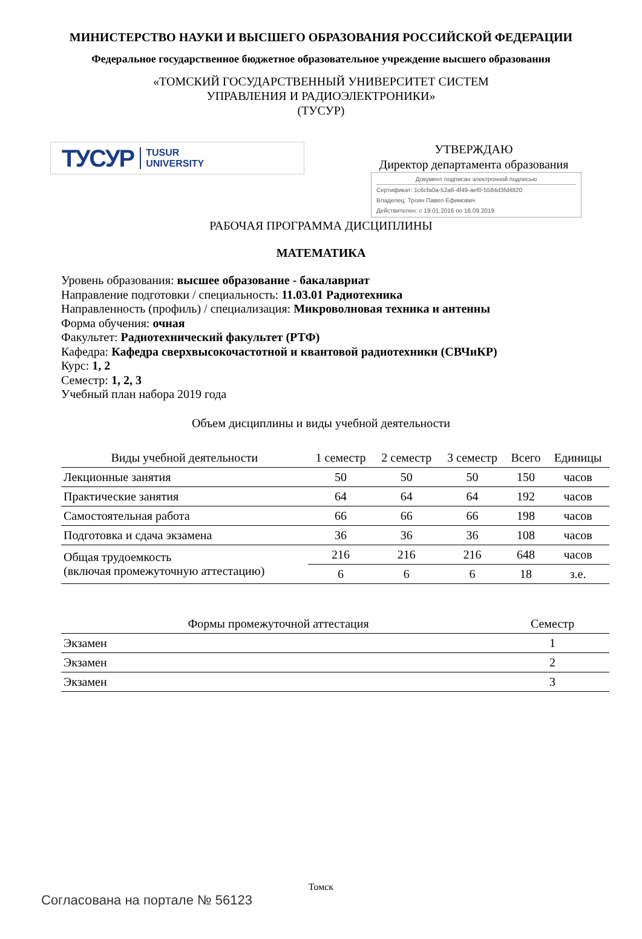МИНИСТЕРСТВО НАУКИ И ВЫСШЕГО ОБРАЗОВАНИЯ РОССИЙСКОЙ ФЕДЕРАЦИИ
Федеральное государственное бюджетное образовательное учреждение высшего образования
«ТОМСКИЙ ГОСУДАРСТВЕННЫЙ УНИВЕРСИТЕТ СИСТЕМ
УПРАВЛЕНИЯ И РАДИОЭЛЕКТРОНИКИ»
(ТУСУР)
ТУСУР TUSUR
UNIVERSITY
УТВЕРЖДАЮ
Директор департамента образования
Документ подписан электронной подписью
Сертификат: 1c6cfa0a-52a6-4f49-aef0-5584d3fd4820
Владелец: Троян Павел Ефимович
Действителен: с 19.01.2016 по 16.09.2019
РАБОЧАЯ ПРОГРАММА ДИСЦИПЛИНЫ
МАТЕМАТИКА
Уровень образования: высшее образование - бакалавриат
Направление подготовки / специальность: 11.03.01 Радиотехника
Направленность (профиль) / специализация: Микроволновая техника и антенны
Форма обучения: очная
Факультет: Радиотехнический факультет (РТФ)
Кафедра: Кафедра сверхвысокочастотной и квантовой радиотехники (СВЧиКР)
Курс: 1, 2
Семестр: 1, 2, 3
Учебный план набора 2019 года
Объем дисциплины и виды учебной деятельности
| Виды учебной деятельности | 1 семестр | 2 семестр | 3 семестр | Всего | Единицы |
| --- | --- | --- | --- | --- | --- |
| Лекционные занятия | 50 | 50 | 50 | 150 | часов |
| Практические занятия | 64 | 64 | 64 | 192 | часов |
| Самостоятельная работа | 66 | 66 | 66 | 198 | часов |
| Подготовка и сдача экзамена | 36 | 36 | 36 | 108 | часов |
| Общая трудоемкость (включая промежуточную аттестацию) | 216 | 216 | 216 | 648 | часов |
| | 6 | 6 | 6 | 18 | з.е. |
| Формы промежуточной аттестация | Семестр |
| --- | --- |
| Экзамен | 1 |
| Экзамен | 2 |
| Экзамен | 3 |
Томск
Согласована на портале № 56123